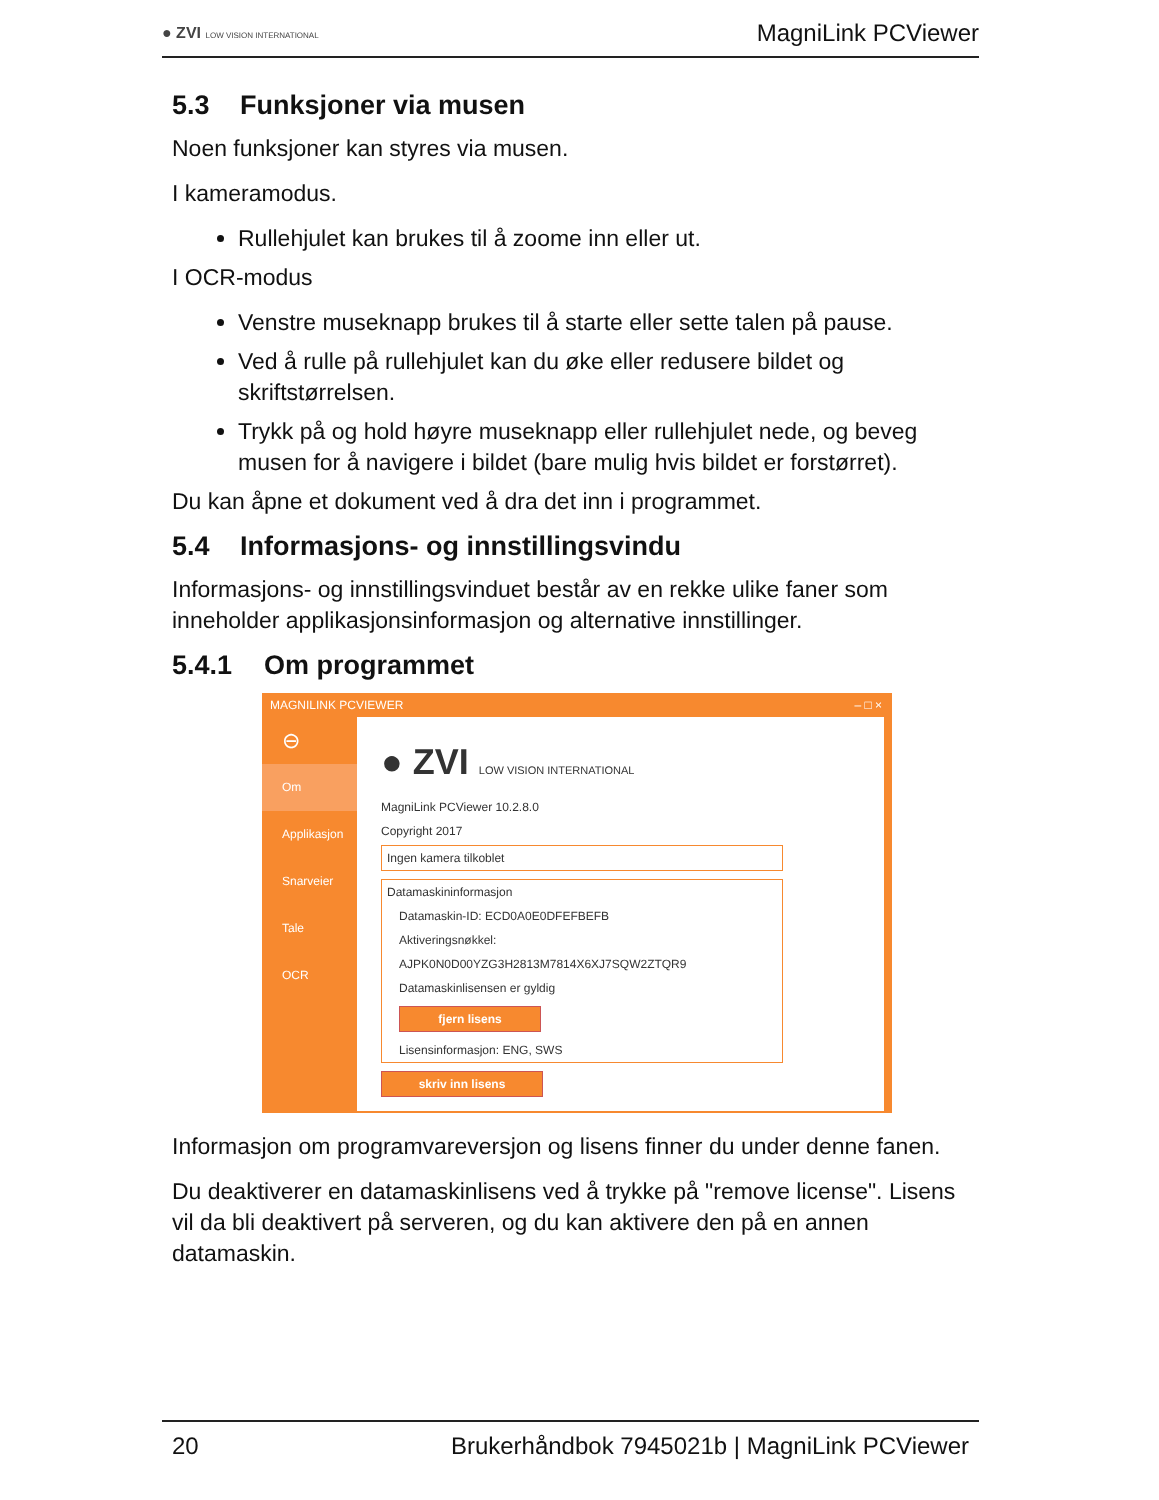● ZVI LOW VISION INTERNATIONAL
MagniLink PCViewer
5.3 Funksjoner via musen
Noen funksjoner kan styres via musen.
I kameramodus.
Rullehjulet kan brukes til å zoome inn eller ut.
I OCR-modus
Venstre museknapp brukes til å starte eller sette talen på pause.
Ved å rulle på rullehjulet kan du øke eller redusere bildet og skriftstørrelsen.
Trykk på og hold høyre museknapp eller rullehjulet nede, og beveg musen for å navigere i bildet (bare mulig hvis bildet er forstørret).
Du kan åpne et dokument ved å dra det inn i programmet.
5.4 Informasjons- og innstillingsvindu
Informasjons- og innstillingsvinduet består av en rekke ulike faner som inneholder applikasjonsinformasjon og alternative innstillinger.
5.4.1 Om programmet
MAGNILINK PCVIEWER – □ ×
⊖
Om
Applikasjon
Snarveier
Tale
OCR
● ZVI LOW VISION INTERNATIONAL
MagniLink PCViewer 10.2.8.0
Copyright 2017
Ingen kamera tilkoblet
Datamaskininformasjon
Datamaskin-ID: ECD0A0E0DFEFBEFB
Aktiveringsnøkkel: AJPK0N0D00YZG3H2813M7814X6XJ7SQW2ZTQR9
Datamaskinlisensen er gyldig
fjern lisens
Lisensinformasjon: ENG, SWS
skriv inn lisens
Informasjon om programvareversjon og lisens finner du under denne fanen.
Du deaktiverer en datamaskinlisens ved å trykke på "remove license". Lisens vil da bli deaktivert på serveren, og du kan aktivere den på en annen datamaskin.
20 Brukerhåndbok 7945021b | MagniLink PCViewer